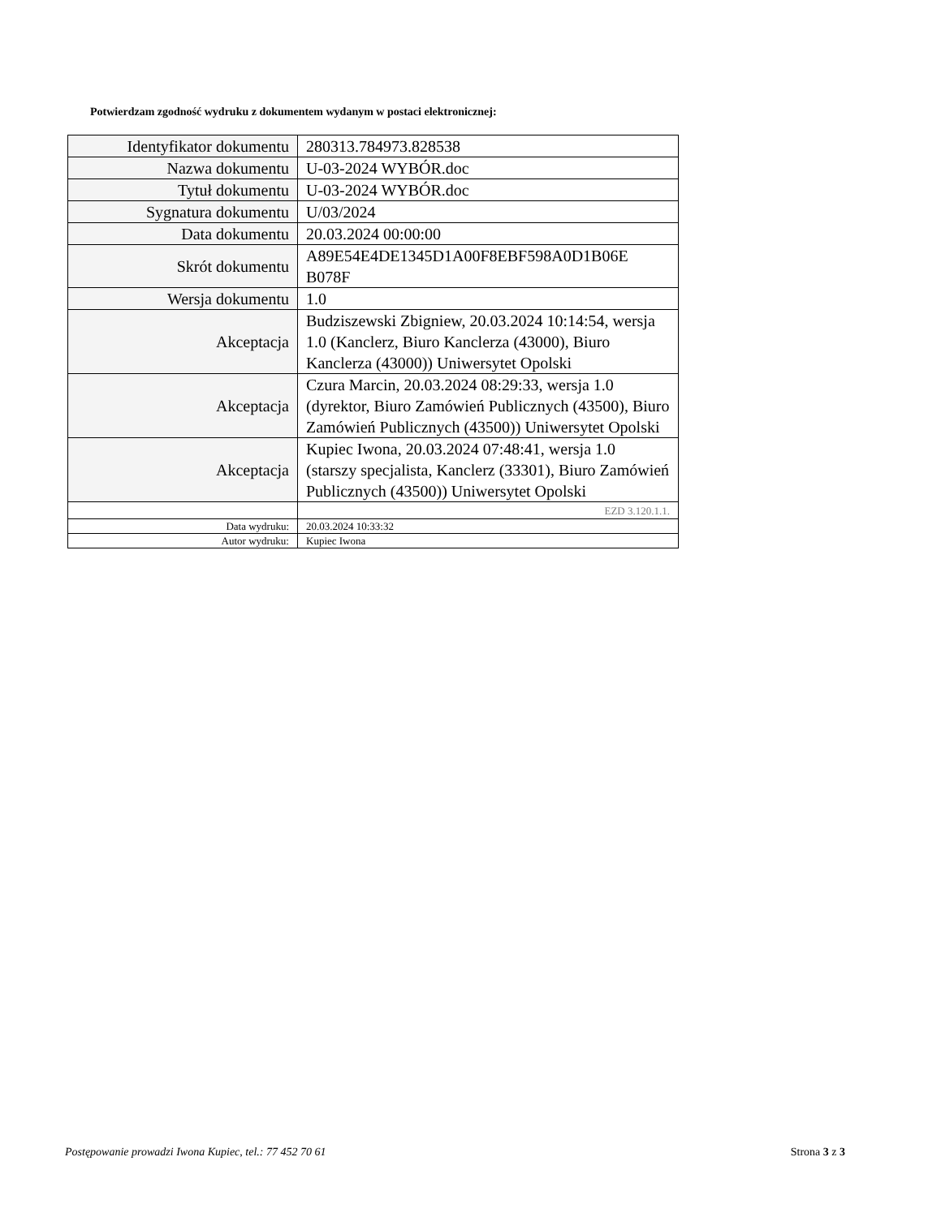Potwierdzam zgodność wydruku z dokumentem wydanym w postaci elektronicznej:
| Identyfikator dokumentu | 280313.784973.828538 |
| Nazwa dokumentu | U-03-2024 WYBÓR.doc |
| Tytuł dokumentu | U-03-2024 WYBÓR.doc |
| Sygnatura dokumentu | U/03/2024 |
| Data dokumentu | 20.03.2024 00:00:00 |
| Skrót dokumentu | A89E54E4DE1345D1A00F8EBF598A0D1B06E B078F |
| Wersja dokumentu | 1.0 |
| Akceptacja | Budziszewski Zbigniew, 20.03.2024 10:14:54, wersja 1.0 (Kanclerz, Biuro Kanclerza (43000), Biuro Kanclerza (43000)) Uniwersytet Opolski |
| Akceptacja | Czura Marcin, 20.03.2024 08:29:33, wersja 1.0 (dyrektor, Biuro Zamówień Publicznych (43500), Biuro Zamówień Publicznych (43500)) Uniwersytet Opolski |
| Akceptacja | Kupiec Iwona, 20.03.2024 07:48:41, wersja 1.0 (starszy specjalista, Kanclerz (33301), Biuro Zamówień Publicznych (43500)) Uniwersytet Opolski |
| | EZD 3.120.1.1. |
| Data wydruku: | 20.03.2024 10:33:32 |
| Autor wydruku: | Kupiec Iwona |
Postępowanie prowadzi Iwona Kupiec, tel.: 77 452 70 61 Strona 3 z 3